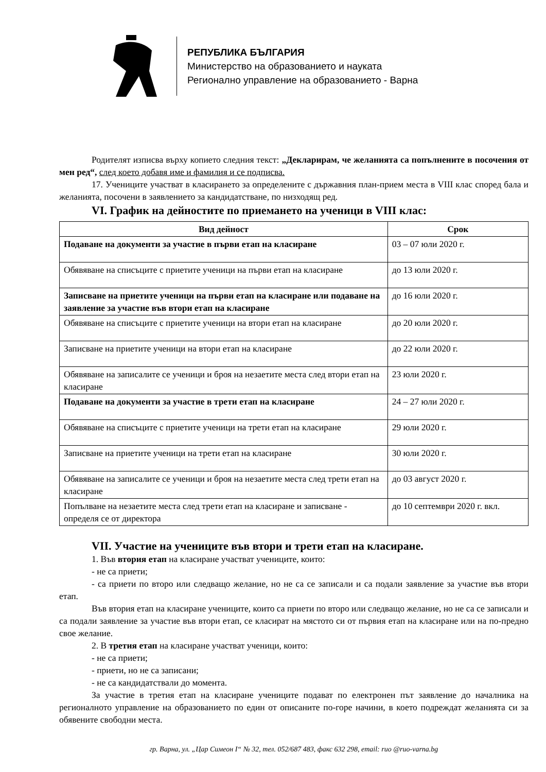РЕПУБЛИКА БЪЛГАРИЯ
Министерство на образованието и науката
Регионално управление на образованието - Варна
Родителят изписва върху копието следния текст: „Декларирам, че желанията са попълнените в посочения от мен ред“, след което добавя име и фамилия и се подписва.
17. Учениците участват в класирането за определените с държавния план-прием места в VIII клас според бала и желанията, посочени в заявлението за кандидатстване, по низходящ ред.
VI. График на дейностите по приемането на ученици в VIII клас:
| Вид дейност | Срок |
| --- | --- |
| Подаване на документи за участие в първи етап на класиране | 03 – 07 юли 2020 г. |
| Обявяване на списъците с приетите ученици на първи етап на класиране | до 13 юли 2020 г. |
| Записване на приетите ученици на първи етап на класиране или подаване на заявление за участие във втори етап на класиране | до 16 юли 2020 г. |
| Обявяване на списъците с приетите ученици на втори етап на класиране | до 20 юли 2020 г. |
| Записване на приетите ученици на втори етап на класиране | до 22 юли 2020 г. |
| Обявяване на записалите се ученици и броя на незаетите места след втори етап на класиране | 23 юли 2020 г. |
| Подаване на документи за участие в трети етап на класиране | 24 – 27 юли 2020 г. |
| Обявяване на списъците с приетите ученици на трети етап на класиране | 29 юли 2020 г. |
| Записване на приетите ученици на трети етап на класиране | 30 юли 2020 г. |
| Обявяване на записалите се ученици и броя на незаетите места след трети етап на класиране | до 03 август 2020 г. |
| Попълване на незаетите места след трети етап на класиране и записване - определя се от директора | до 10 септември 2020 г. вкл. |
VII. Участие на учениците във втори и трети етап на класиране.
1. Във втория етап на класиране участват учениците, които:
- не са приети;
- са приети по второ или следващо желание, но не са се записали и са подали заявление за участие във втори етап.
Във втория етап на класиране учениците, които са приети по второ или следващо желание, но не са се записали и са подали заявление за участие във втори етап, се класират на мястото си от първия етап на класиране или на по-предно свое желание.
2. В третия етап на класиране участват ученици, които:
- не са приети;
- приети, но не са записани;
- не са кандидатствали до момента.
За участие в третия етап на класиране учениците подават по електронен път заявление до началника на регионалното управление на образованието по един от описаните по-горе начини, в което подреждат желанията си за обявените свободни места.
гр. Варна, ул. „Цар Симеон I“ № 32, тел. 052/687 483, факс 632 298, email: ruo @ruo-varna.bg